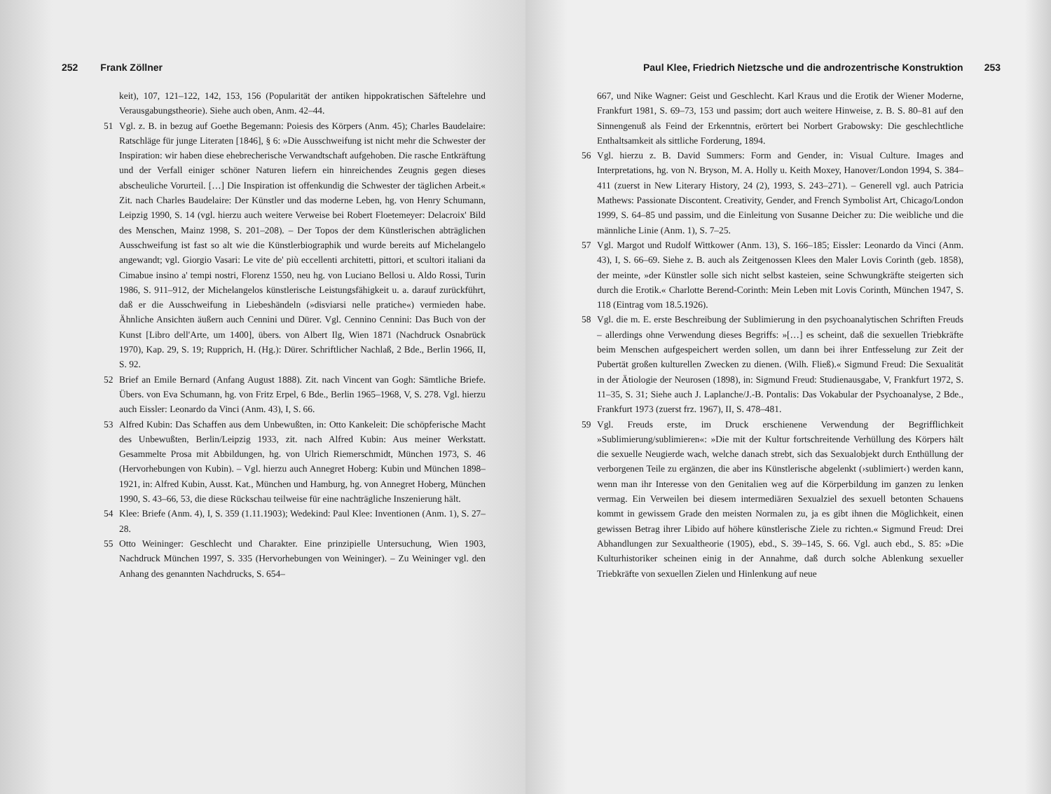252 Frank Zöllner
keit), 107, 121–122, 142, 153, 156 (Popularität der antiken hippokratischen Säftelehre und Verausgabungstheorie). Siehe auch oben, Anm. 42–44.
51 Vgl. z. B. in bezug auf Goethe Begemann: Poiesis des Körpers (Anm. 45); Charles Baudelaire: Ratschläge für junge Literaten [1846], § 6: »Die Ausschweifung ist nicht mehr die Schwester der Inspiration: wir haben diese ehebrecherische Verwandtschaft aufgehoben. Die rasche Entkräftung und der Verfall einiger schöner Naturen liefern ein hinreichendes Zeugnis gegen dieses abscheuliche Vorurteil. […] Die Inspiration ist offenkundig die Schwester der täglichen Arbeit.« Zit. nach Charles Baudelaire: Der Künstler und das moderne Leben, hg. von Henry Schumann, Leipzig 1990, S. 14 (vgl. hierzu auch weitere Verweise bei Robert Floetemeyer: Delacroix' Bild des Menschen, Mainz 1998, S. 201–208). – Der Topos der dem Künstlerischen abträglichen Ausschweifung ist fast so alt wie die Künstlerbiographik und wurde bereits auf Michelangelo angewandt; vgl. Giorgio Vasari: Le vite de' più eccellenti architetti, pittori, et scultori italiani da Cimabue insino a' tempi nostri, Florenz 1550, neu hg. von Luciano Bellosi u. Aldo Rossi, Turin 1986, S. 911–912, der Michelangelos künstlerische Leistungsfähigkeit u. a. darauf zurückführt, daß er die Ausschweifung in Liebeshändeln (»disviarsi nelle pratiche«) vermieden habe. Ähnliche Ansichten äußern auch Cennini und Dürer. Vgl. Cennino Cennini: Das Buch von der Kunst [Libro dell'Arte, um 1400], übers. von Albert Ilg, Wien 1871 (Nachdruck Osnabrück 1970), Kap. 29, S. 19; Rupprich, H. (Hg.): Dürer. Schriftlicher Nachlaß, 2 Bde., Berlin 1966, II, S. 92.
52 Brief an Emile Bernard (Anfang August 1888). Zit. nach Vincent van Gogh: Sämtliche Briefe. Übers. von Eva Schumann, hg. von Fritz Erpel, 6 Bde., Berlin 1965–1968, V, S. 278. Vgl. hierzu auch Eissler: Leonardo da Vinci (Anm. 43), I, S. 66.
53 Alfred Kubin: Das Schaffen aus dem Unbewußten, in: Otto Kankeleit: Die schöpferische Macht des Unbewußten, Berlin/Leipzig 1933, zit. nach Alfred Kubin: Aus meiner Werkstatt. Gesammelte Prosa mit Abbildungen, hg. von Ulrich Riemerschmidt, München 1973, S. 46 (Hervorhebungen von Kubin). – Vgl. hierzu auch Annegret Hoberg: Kubin und München 1898–1921, in: Alfred Kubin, Ausst. Kat., München und Hamburg, hg. von Annegret Hoberg, München 1990, S. 43–66, 53, die diese Rückschau teilweise für eine nachträgliche Inszenierung hält.
54 Klee: Briefe (Anm. 4), I, S. 359 (1.11.1903); Wedekind: Paul Klee: Inventionen (Anm. 1), S. 27–28.
55 Otto Weininger: Geschlecht und Charakter. Eine prinzipielle Untersuchung, Wien 1903, Nachdruck München 1997, S. 335 (Hervorhebungen von Weininger). – Zu Weininger vgl. den Anhang des genannten Nachdrucks, S. 654–
Paul Klee, Friedrich Nietzsche und die androzentrische Konstruktion 253
667, und Nike Wagner: Geist und Geschlecht. Karl Kraus und die Erotik der Wiener Moderne, Frankfurt 1981, S. 69–73, 153 und passim; dort auch weitere Hinweise, z. B. S. 80–81 auf den Sinnengenuß als Feind der Erkenntnis, erörtert bei Norbert Grabowsky: Die geschlechtliche Enthaltsamkeit als sittliche Forderung, 1894.
56 Vgl. hierzu z. B. David Summers: Form and Gender, in: Visual Culture. Images and Interpretations, hg. von N. Bryson, M. A. Holly u. Keith Moxey, Hanover/London 1994, S. 384–411 (zuerst in New Literary History, 24 (2), 1993, S. 243–271). – Generell vgl. auch Patricia Mathews: Passionate Discontent. Creativity, Gender, and French Symbolist Art, Chicago/London 1999, S. 64–85 und passim, und die Einleitung von Susanne Deicher zu: Die weibliche und die männliche Linie (Anm. 1), S. 7–25.
57 Vgl. Margot und Rudolf Wittkower (Anm. 13), S. 166–185; Eissler: Leonardo da Vinci (Anm. 43), I, S. 66–69. Siehe z. B. auch als Zeitgenossen Klees den Maler Lovis Corinth (geb. 1858), der meinte, »der Künstler solle sich nicht selbst kasteien, seine Schwungkräfte steigerten sich durch die Erotik.« Charlotte Berend-Corinth: Mein Leben mit Lovis Corinth, München 1947, S. 118 (Eintrag vom 18.5.1926).
58 Vgl. die m. E. erste Beschreibung der Sublimierung in den psychoanalytischen Schriften Freuds – allerdings ohne Verwendung dieses Begriffs: »[…] es scheint, daß die sexuellen Triebkräfte beim Menschen aufgespeichert werden sollen, um dann bei ihrer Entfesselung zur Zeit der Pubertät großen kulturellen Zwecken zu dienen. (Wilh. Fließ).« Sigmund Freud: Die Sexualität in der Ätiologie der Neurosen (1898), in: Sigmund Freud: Studienausgabe, V, Frankfurt 1972, S. 11–35, S. 31; Siehe auch J. Laplanche/J.-B. Pontalis: Das Vokabular der Psychoanalyse, 2 Bde., Frankfurt 1973 (zuerst frz. 1967), II, S. 478–481.
59 Vgl. Freuds erste, im Druck erschienene Verwendung der Begrifflichkeit »Sublimierung/sublimieren«: »Die mit der Kultur fortschreitende Verhüllung des Körpers hält die sexuelle Neugierde wach, welche danach strebt, sich das Sexualobjekt durch Enthüllung der verborgenen Teile zu ergänzen, die aber ins Künstlerische abgelenkt (›sublimiert‹) werden kann, wenn man ihr Interesse von den Genitalien weg auf die Körperbildung im ganzen zu lenken vermag. Ein Verweilen bei diesem intermediären Sexualziel des sexuell betonten Schauens kommt in gewissem Grade den meisten Normalen zu, ja es gibt ihnen die Möglichkeit, einen gewissen Betrag ihrer Libido auf höhere künstlerische Ziele zu richten.« Sigmund Freud: Drei Abhandlungen zur Sexualtheorie (1905), ebd., S. 39–145, S. 66. Vgl. auch ebd., S. 85: »Die Kulturhistoriker scheinen einig in der Annahme, daß durch solche Ablenkung sexueller Triebkräfte von sexuellen Zielen und Hinlenkung auf neue